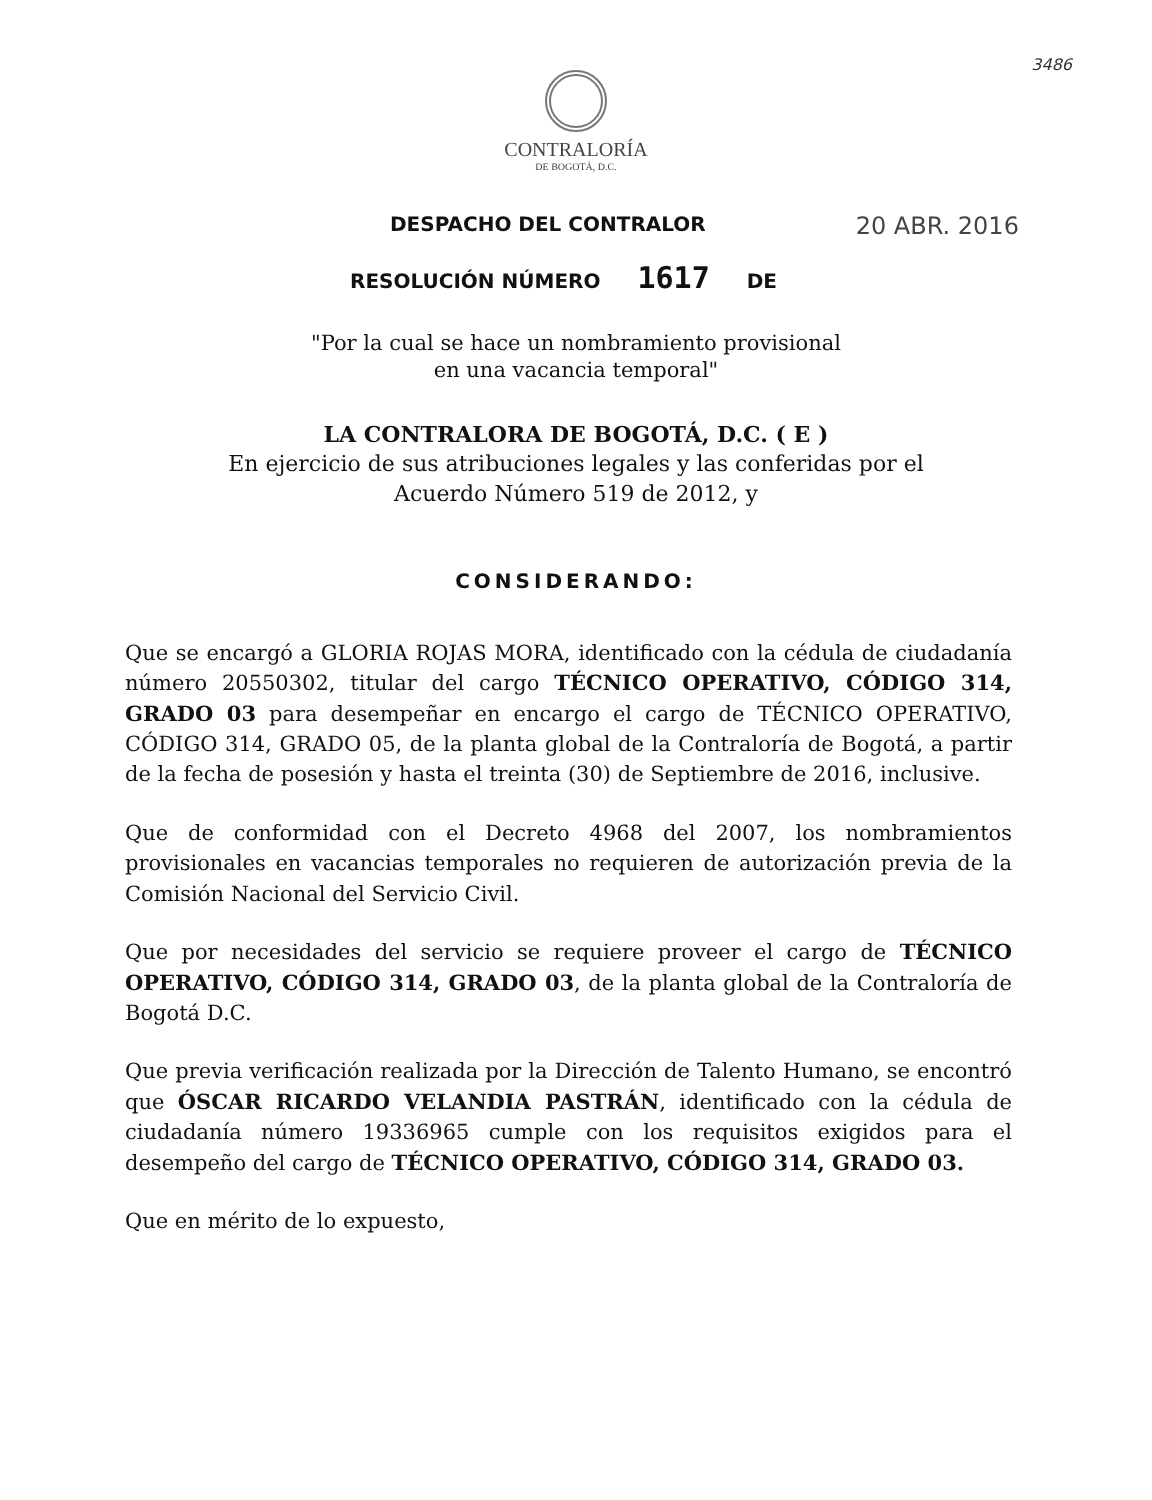3486
CONTRALORÍA
DE BOGOTÁ, D.C.
DESPACHO DEL CONTRALOR 20 ABR. 2016
RESOLUCIÓN NÚMERO 1617 DE
"Por la cual se hace un nombramiento provisional
en una vacancia temporal"
LA CONTRALORA DE BOGOTÁ, D.C. ( E )
En ejercicio de sus atribuciones legales y las conferidas por el
Acuerdo Número 519 de 2012, y
CONSIDERANDO:
Que se encargó a GLORIA ROJAS MORA, identificado con la cédula de ciudadanía número 20550302, titular del cargo TÉCNICO OPERATIVO, CÓDIGO 314, GRADO 03 para desempeñar en encargo el cargo de TÉCNICO OPERATIVO, CÓDIGO 314, GRADO 05, de la planta global de la Contraloría de Bogotá, a partir de la fecha de posesión y hasta el treinta (30) de Septiembre de 2016, inclusive.
Que de conformidad con el Decreto 4968 del 2007, los nombramientos provisionales en vacancias temporales no requieren de autorización previa de la Comisión Nacional del Servicio Civil.
Que por necesidades del servicio se requiere proveer el cargo de TÉCNICO OPERATIVO, CÓDIGO 314, GRADO 03, de la planta global de la Contraloría de Bogotá D.C.
Que previa verificación realizada por la Dirección de Talento Humano, se encontró que ÓSCAR RICARDO VELANDIA PASTRÁN, identificado con la cédula de ciudadanía número 19336965 cumple con los requisitos exigidos para el desempeño del cargo de TÉCNICO OPERATIVO, CÓDIGO 314, GRADO 03.
Que en mérito de lo expuesto,